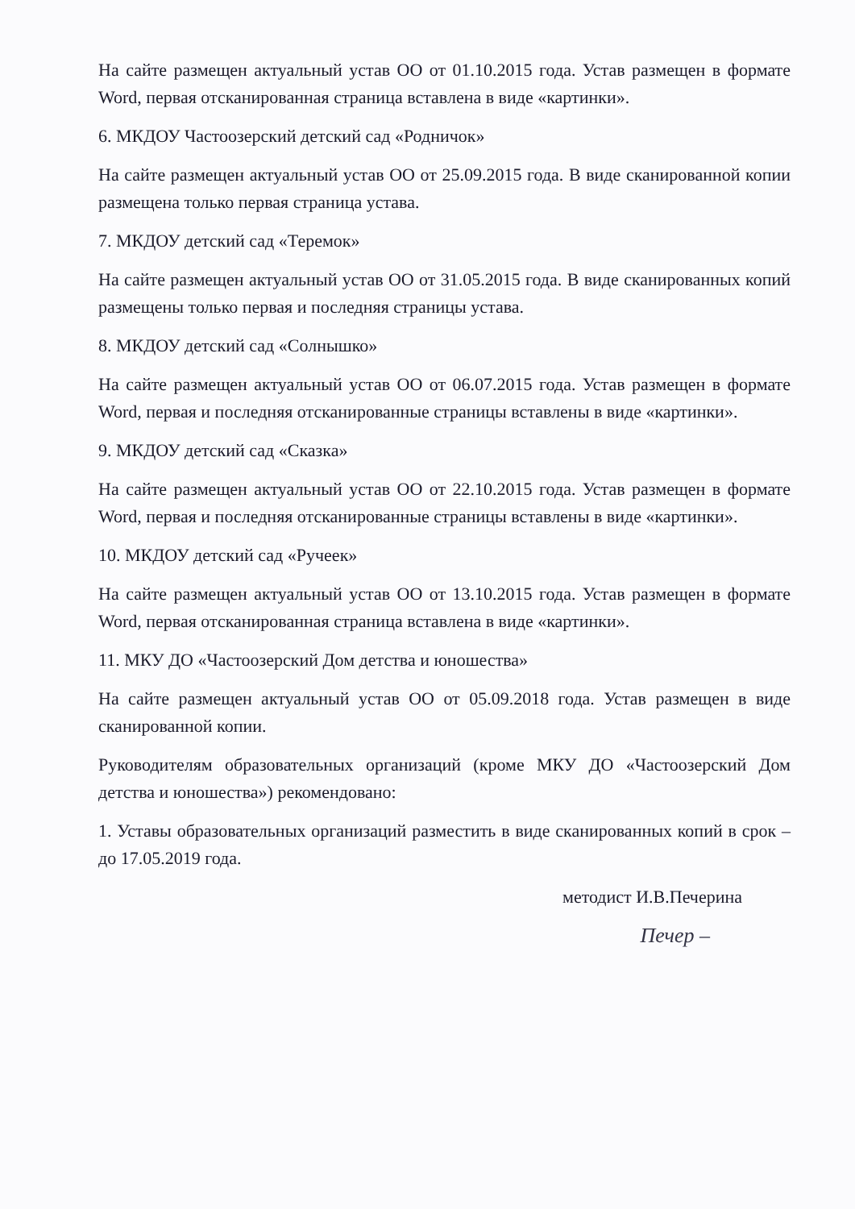На сайте размещен актуальный устав ОО от 01.10.2015 года. Устав размещен в формате Word, первая отсканированная страница вставлена в виде «картинки».
6. МКДОУ Частоозерский детский сад «Родничок»
На сайте размещен актуальный устав ОО от 25.09.2015 года. В виде сканированной копии размещена только первая страница устава.
7. МКДОУ детский сад «Теремок»
На сайте размещен актуальный устав ОО от 31.05.2015 года. В виде сканированных копий размещены только первая и последняя страницы устава.
8. МКДОУ детский сад «Солнышко»
На сайте размещен актуальный устав ОО от 06.07.2015 года. Устав размещен в формате Word, первая и последняя отсканированные страницы вставлены в виде «картинки».
9. МКДОУ детский сад «Сказка»
На сайте размещен актуальный устав ОО от 22.10.2015 года. Устав размещен в формате Word, первая и последняя отсканированные страницы вставлены в виде «картинки».
10. МКДОУ детский сад «Ручеек»
На сайте размещен актуальный устав ОО от 13.10.2015 года. Устав размещен в формате Word, первая отсканированная страница вставлена в виде «картинки».
11. МКУ ДО «Частоозерский Дом детства и юношества»
На сайте размещен актуальный устав ОО от 05.09.2018 года. Устав размещен в виде сканированной копии.
Руководителям образовательных организаций (кроме МКУ ДО «Частоозерский Дом детства и юношества») рекомендовано:
1. Уставы образовательных организаций разместить в виде сканированных копий в срок – до 17.05.2019 года.
методист И.В.Печерина
Печер –